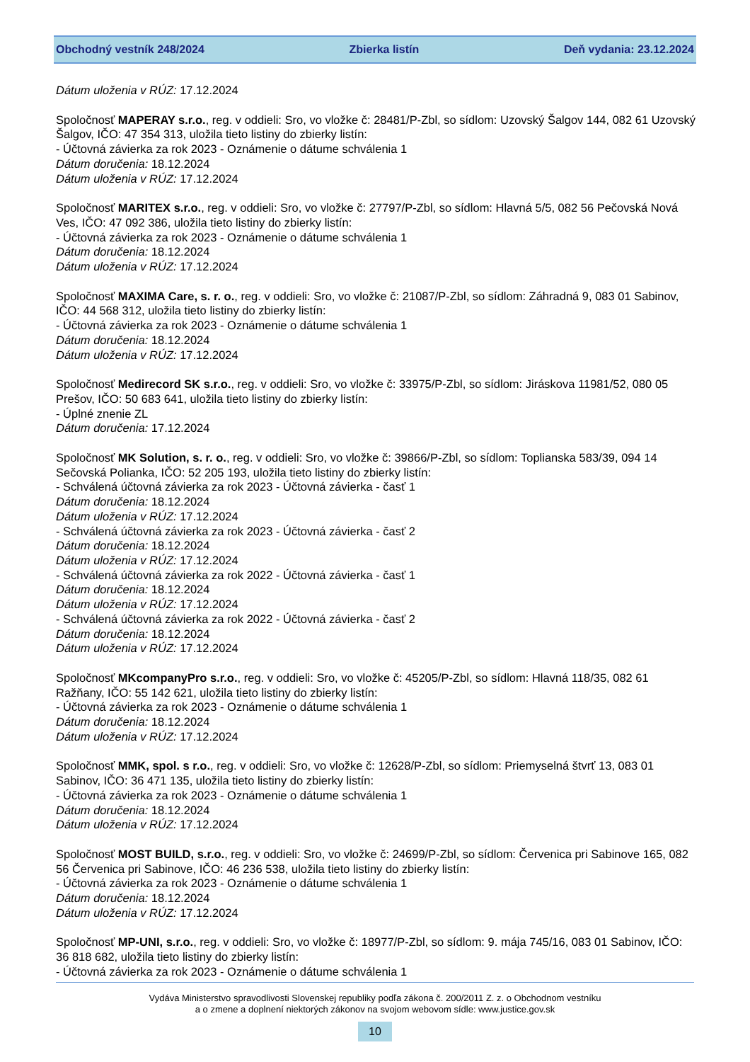Obchodný vestník 248/2024 Zbierka listín Deň vydania: 23.12.2024
Dátum uloženia v RÚZ: 17.12.2024
Spoločnosť MAPERAY s.r.o., reg. v oddieli: Sro, vo vložke č: 28481/P-Zbl, so sídlom: Uzovský Šalgov 144, 082 61 Uzovský Šalgov, IČO: 47 354 313, uložila tieto listiny do zbierky listín:
- Účtovná závierka za rok 2023 - Oznámenie o dátume schválenia 1
Dátum doručenia: 18.12.2024
Dátum uloženia v RÚZ: 17.12.2024
Spoločnosť MARITEX s.r.o., reg. v oddieli: Sro, vo vložke č: 27797/P-Zbl, so sídlom: Hlavná 5/5, 082 56 Pečovská Nová Ves, IČO: 47 092 386, uložila tieto listiny do zbierky listín:
- Účtovná závierka za rok 2023 - Oznámenie o dátume schválenia 1
Dátum doručenia: 18.12.2024
Dátum uloženia v RÚZ: 17.12.2024
Spoločnosť MAXIMA Care, s. r. o., reg. v oddieli: Sro, vo vložke č: 21087/P-Zbl, so sídlom: Záhradná 9, 083 01 Sabinov, IČO: 44 568 312, uložila tieto listiny do zbierky listín:
- Účtovná závierka za rok 2023 - Oznámenie o dátume schválenia 1
Dátum doručenia: 18.12.2024
Dátum uloženia v RÚZ: 17.12.2024
Spoločnosť Medirecord SK s.r.o., reg. v oddieli: Sro, vo vložke č: 33975/P-Zbl, so sídlom: Jiráskova 11981/52, 080 05 Prešov, IČO: 50 683 641, uložila tieto listiny do zbierky listín:
- Úplné znenie ZL
Dátum doručenia: 17.12.2024
Spoločnosť MK Solution, s. r. o., reg. v oddieli: Sro, vo vložke č: 39866/P-Zbl, so sídlom: Toplianska 583/39, 094 14 Sečovská Polianka, IČO: 52 205 193, uložila tieto listiny do zbierky listín:
- Schválená účtovná závierka za rok 2023 - Účtovná závierka - časť 1
Dátum doručenia: 18.12.2024
Dátum uloženia v RÚZ: 17.12.2024
- Schválená účtovná závierka za rok 2023 - Účtovná závierka - časť 2
Dátum doručenia: 18.12.2024
Dátum uloženia v RÚZ: 17.12.2024
- Schválená účtovná závierka za rok 2022 - Účtovná závierka - časť 1
Dátum doručenia: 18.12.2024
Dátum uloženia v RÚZ: 17.12.2024
- Schválená účtovná závierka za rok 2022 - Účtovná závierka - časť 2
Dátum doručenia: 18.12.2024
Dátum uloženia v RÚZ: 17.12.2024
Spoločnosť MKcompanyPro s.r.o., reg. v oddieli: Sro, vo vložke č: 45205/P-Zbl, so sídlom: Hlavná 118/35, 082 61 Ražňany, IČO: 55 142 621, uložila tieto listiny do zbierky listín:
- Účtovná závierka za rok 2023 - Oznámenie o dátume schválenia 1
Dátum doručenia: 18.12.2024
Dátum uloženia v RÚZ: 17.12.2024
Spoločnosť MMK, spol. s r.o., reg. v oddieli: Sro, vo vložke č: 12628/P-Zbl, so sídlom: Priemyselná štvrť 13, 083 01 Sabinov, IČO: 36 471 135, uložila tieto listiny do zbierky listín:
- Účtovná závierka za rok 2023 - Oznámenie o dátume schválenia 1
Dátum doručenia: 18.12.2024
Dátum uloženia v RÚZ: 17.12.2024
Spoločnosť MOST BUILD, s.r.o., reg. v oddieli: Sro, vo vložke č: 24699/P-Zbl, so sídlom: Červenica pri Sabinove 165, 082 56 Červenica pri Sabinove, IČO: 46 236 538, uložila tieto listiny do zbierky listín:
- Účtovná závierka za rok 2023 - Oznámenie o dátume schválenia 1
Dátum doručenia: 18.12.2024
Dátum uloženia v RÚZ: 17.12.2024
Spoločnosť MP-UNI, s.r.o., reg. v oddieli: Sro, vo vložke č: 18977/P-Zbl, so sídlom: 9. mája 745/16, 083 01 Sabinov, IČO: 36 818 682, uložila tieto listiny do zbierky listín:
- Účtovná závierka za rok 2023 - Oznámenie o dátume schválenia 1
Vydáva Ministerstvo spravodlivosti Slovenskej republiky podľa zákona č. 200/2011 Z. z. o Obchodnom vestníku
a o zmene a doplnení niektorých zákonov na svojom webovom sídle: www.justice.gov.sk
10